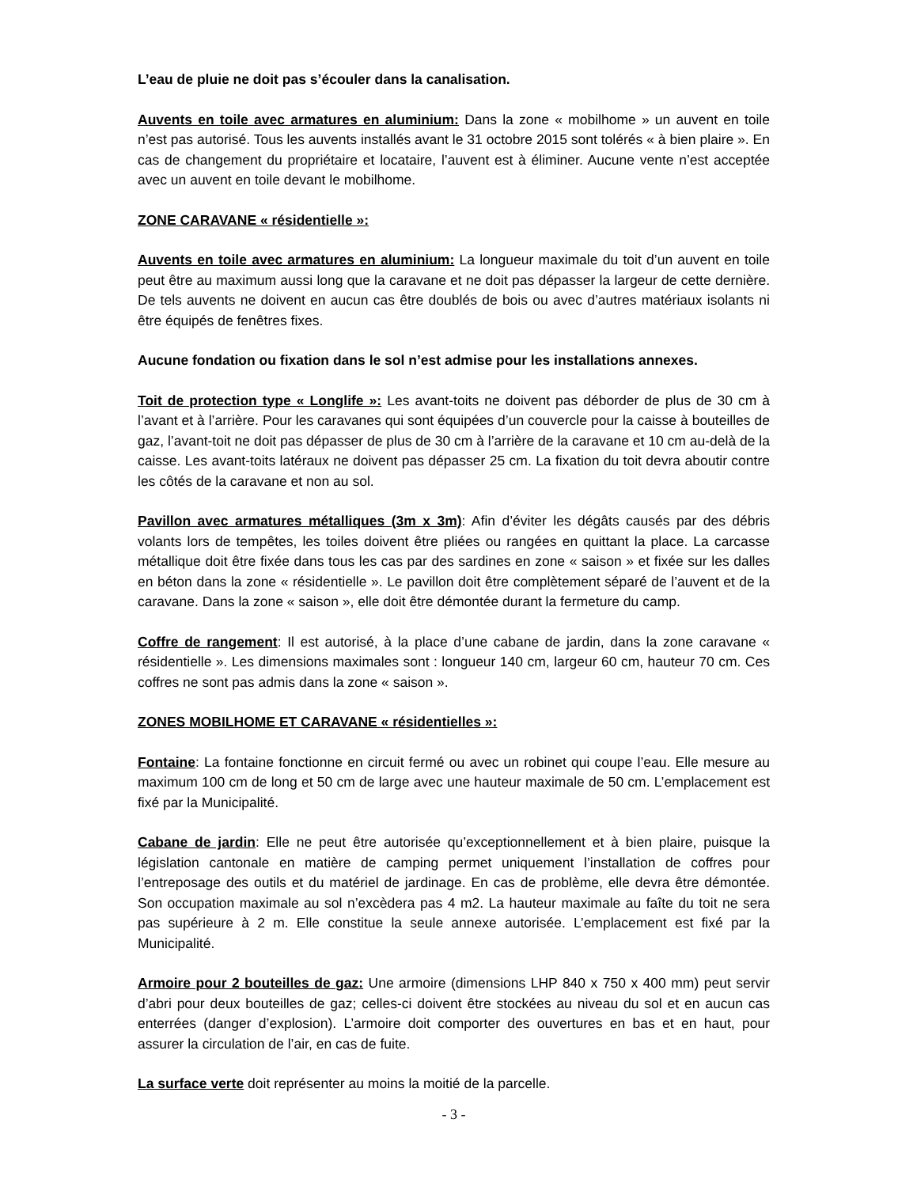L’eau de pluie ne doit pas s’écouler dans la canalisation.
Auvents en toile avec armatures en aluminium: Dans la zone « mobilhome » un auvent en toile n’est pas autorisé. Tous les auvents installés avant le 31 octobre 2015 sont tolérés « à bien plaire ». En cas de changement du propriétaire et locataire, l’auvent est à éliminer. Aucune vente n’est acceptée avec un auvent en toile devant le mobilhome.
ZONE CARAVANE « résidentielle »:
Auvents en toile avec armatures en aluminium: La longueur maximale du toit d’un auvent en toile peut être au maximum aussi long que la caravane et ne doit pas dépasser la largeur de cette dernière. De tels auvents ne doivent en aucun cas être doublés de bois ou avec d’autres matériaux isolants ni être équipés de fenêtres fixes.
Aucune fondation ou fixation dans le sol n’est admise pour les installations annexes.
Toit de protection type « Longlife »: Les avant-toits ne doivent pas déborder de plus de 30 cm à l’avant et à l’arrière. Pour les caravanes qui sont équipées d’un couvercle pour la caisse à bouteilles de gaz, l’avant-toit ne doit pas dépasser de plus de 30 cm à l’arrière de la caravane et 10 cm au-delà de la caisse. Les avant-toits latéraux ne doivent pas dépasser 25 cm. La fixation du toit devra aboutir contre les côtés de la caravane et non au sol.
Pavillon avec armatures métalliques (3m x 3m): Afin d’éviter les dégâts causés par des débris volants lors de tempêtes, les toiles doivent être pliées ou rangées en quittant la place. La carcasse métallique doit être fixée dans tous les cas par des sardines en zone « saison » et fixée sur les dalles en béton dans la zone « résidentielle ». Le pavillon doit être complètement séparé de l’auvent et de la caravane. Dans la zone « saison », elle doit être démontée durant la fermeture du camp.
Coffre de rangement: Il est autorisé, à la place d’une cabane de jardin, dans la zone caravane « résidentielle ». Les dimensions maximales sont : longueur 140 cm, largeur 60 cm, hauteur 70 cm. Ces coffres ne sont pas admis dans la zone « saison ».
ZONES MOBILHOME ET CARAVANE « résidentielles »:
Fontaine: La fontaine fonctionne en circuit fermé ou avec un robinet qui coupe l’eau. Elle mesure au maximum 100 cm de long et 50 cm de large avec une hauteur maximale de 50 cm. L’emplacement est fixé par la Municipalité.
Cabane de jardin: Elle ne peut être autorisée qu’exceptionnellement et à bien plaire, puisque la législation cantonale en matière de camping permet uniquement l’installation de coffres pour l’entreposage des outils et du matériel de jardinage. En cas de problème, elle devra être démontée. Son occupation maximale au sol n’excèdera pas 4 m2. La hauteur maximale au faîte du toit ne sera pas supérieure à 2 m. Elle constitue la seule annexe autorisée. L’emplacement est fixé par la Municipalité.
Armoire pour 2 bouteilles de gaz: Une armoire (dimensions LHP 840 x 750 x 400 mm) peut servir d’abri pour deux bouteilles de gaz; celles-ci doivent être stockées au niveau du sol et en aucun cas enterrées (danger d’explosion). L’armoire doit comporter des ouvertures en bas et en haut, pour assurer la circulation de l’air, en cas de fuite.
La surface verte doit représenter au moins la moitié de la parcelle.
- 3 -